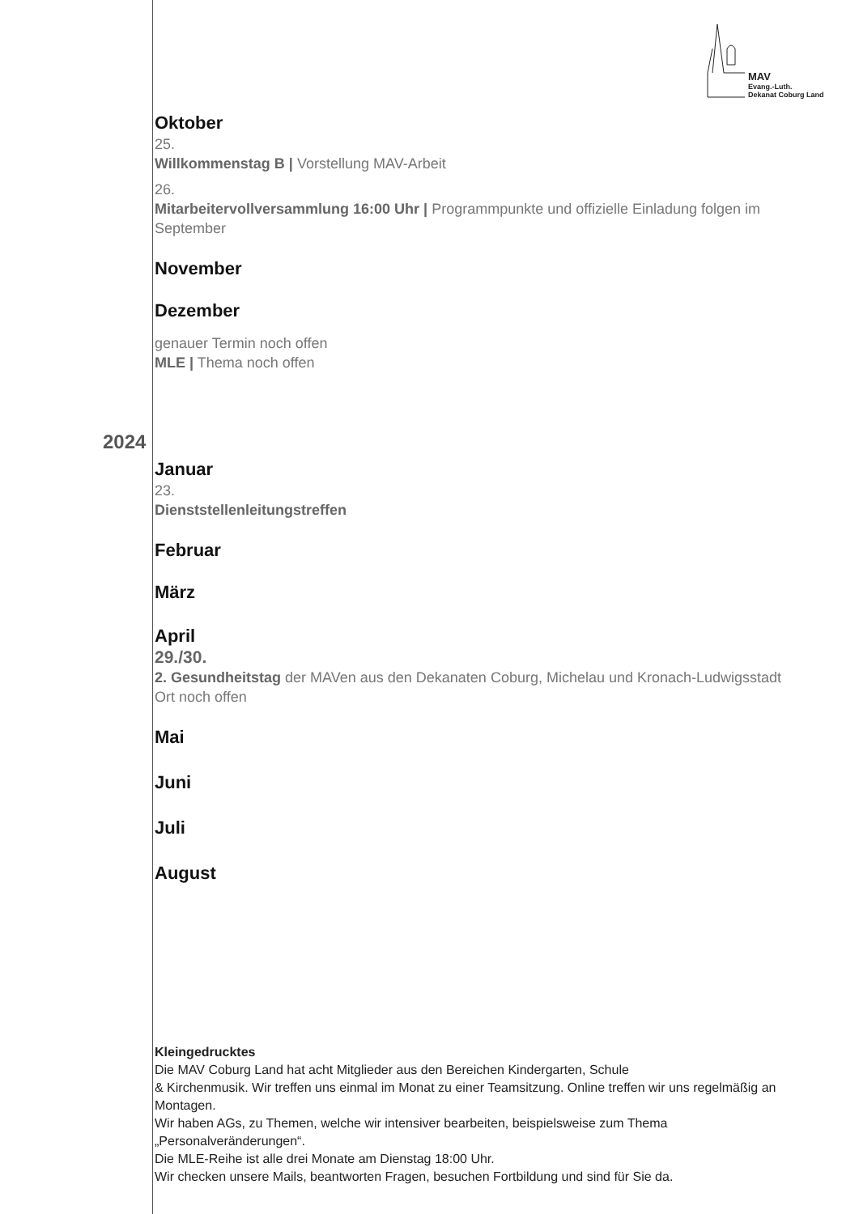MAV
Evang.-Luth.
Dekanat Coburg Land
2024
Oktober
25.
Willkommenstag B | Vorstellung MAV-Arbeit
26.
Mitarbeitervollversammlung 16:00 Uhr | Programmpunkte und offizielle Einladung folgen im September
November
Dezember
genauer Termin noch offen
MLE | Thema noch offen
Januar
23.
Dienststellenleitungstreffen
Februar
März
April
29./30.
2. Gesundheitstag der MAVen aus den Dekanaten Coburg, Michelau und Kronach-Ludwigsstadt
Ort noch offen
Mai
Juni
Juli
August
Kleingedrucktes
Die MAV Coburg Land hat acht Mitglieder aus den Bereichen Kindergarten, Schule
& Kirchenmusik. Wir treffen uns einmal im Monat zu einer Teamsitzung. Online treffen wir uns regelmäßig an Montagen.
Wir haben AGs, zu Themen, welche wir intensiver bearbeiten, beispielsweise zum Thema „Personalveränderungen“.
Die MLE-Reihe ist alle drei Monate am Dienstag 18:00 Uhr.
Wir checken unsere Mails, beantworten Fragen, besuchen Fortbildung und sind für Sie da.